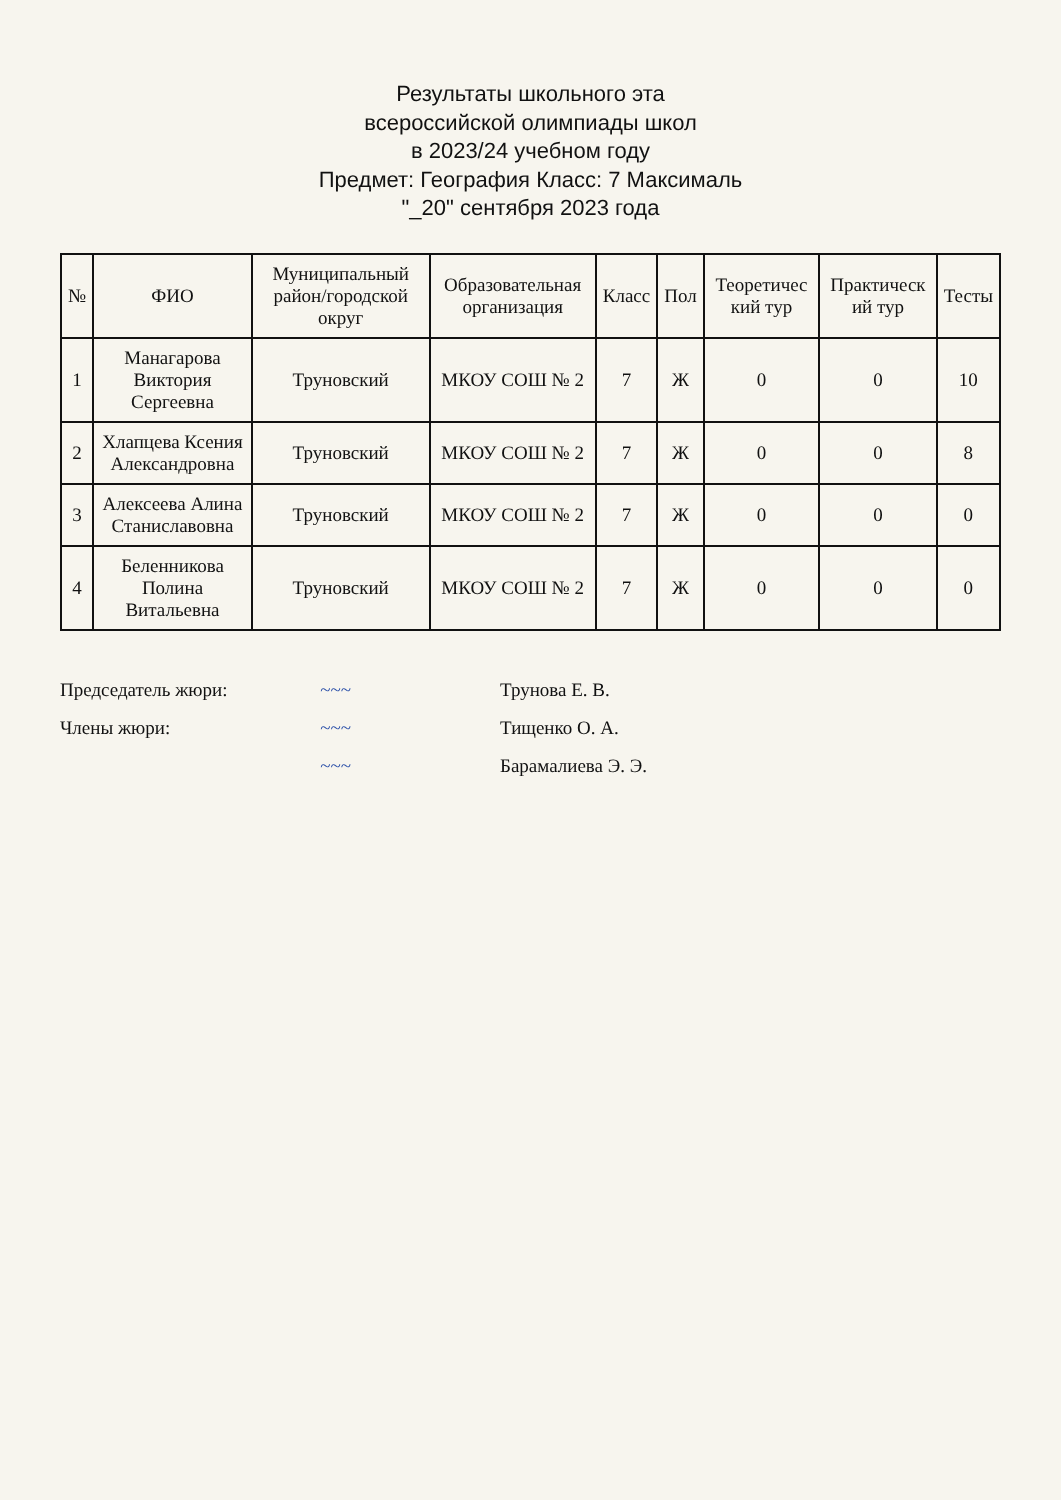Результаты школьного эта
всероссийской олимпиады школ
в 2023/24 учебном году
Предмет: География Класс: 7 Максималь
"_20" сентября 2023 года
| № | ФИО | Муниципальный район/городской округ | Образовательная организация | Класс | Пол | Теоретичес кий тур | Практическ ий тур | Тесты |
| --- | --- | --- | --- | --- | --- | --- | --- | --- |
| 1 | Манагарова Виктория Сергеевна | Труновский | МКОУ СОШ № 2 | 7 | Ж | 0 | 0 | 10 |
| 2 | Хлапцева Ксения Александровна | Труновский | МКОУ СОШ № 2 | 7 | Ж | 0 | 0 | 8 |
| 3 | Алексеева Алина Станиславовна | Труновский | МКОУ СОШ № 2 | 7 | Ж | 0 | 0 | 0 |
| 4 | Беленникова Полина Витальевна | Труновский | МКОУ СОШ № 2 | 7 | Ж | 0 | 0 | 0 |
Председатель жюри: ~~~ Трунова Е. В.
Члены жюри: ~~~ Тищенко О. А.
~~~ Барамалиева Э. Э.